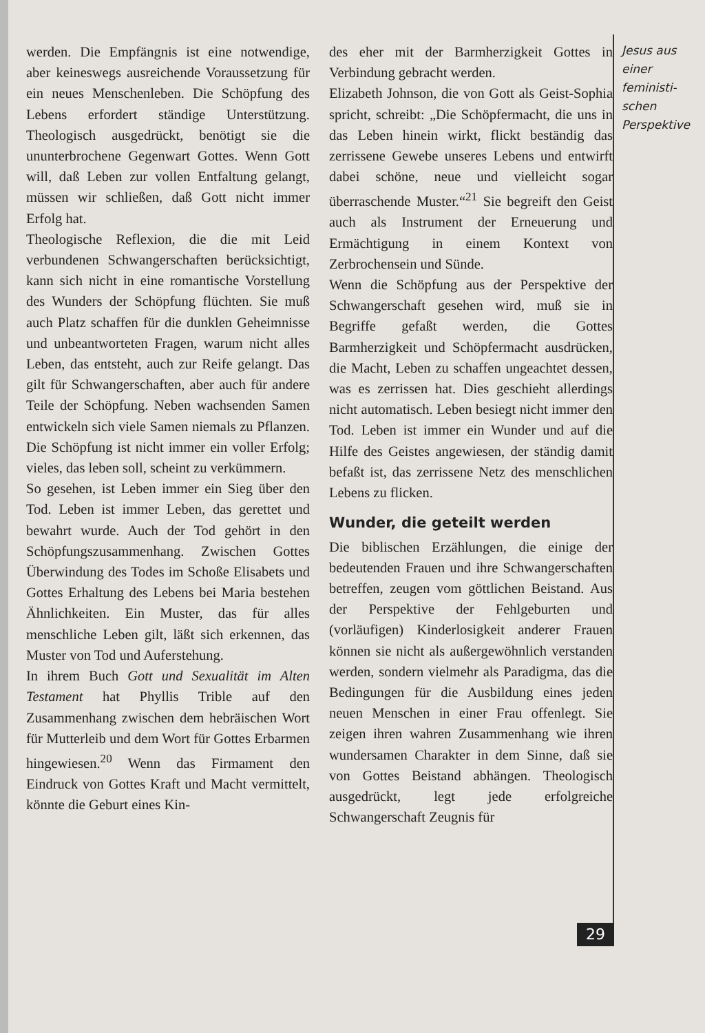werden. Die Empfängnis ist eine notwendige, aber keineswegs ausreichende Voraussetzung für ein neues Menschenleben. Die Schöpfung des Lebens erfordert ständige Unterstützung. Theologisch ausgedrückt, benötigt sie die ununterbrochene Gegenwart Gottes. Wenn Gott will, daß Leben zur vollen Entfaltung gelangt, müssen wir schließen, daß Gott nicht immer Erfolg hat.
Theologische Reflexion, die die mit Leid verbundenen Schwangerschaften berücksichtigt, kann sich nicht in eine romantische Vorstellung des Wunders der Schöpfung flüchten. Sie muß auch Platz schaffen für die dunklen Geheimnisse und unbeantworteten Fragen, warum nicht alles Leben, das entsteht, auch zur Reife gelangt. Das gilt für Schwangerschaften, aber auch für andere Teile der Schöpfung. Neben wachsenden Samen entwickeln sich viele Samen niemals zu Pflanzen. Die Schöpfung ist nicht immer ein voller Erfolg; vieles, das leben soll, scheint zu verkümmern.
So gesehen, ist Leben immer ein Sieg über den Tod. Leben ist immer Leben, das gerettet und bewahrt wurde. Auch der Tod gehört in den Schöpfungszusammenhang. Zwischen Gottes Überwindung des Todes im Schoße Elisabets und Gottes Erhaltung des Lebens bei Maria bestehen Ähnlichkeiten. Ein Muster, das für alles menschliche Leben gilt, läßt sich erkennen, das Muster von Tod und Auferstehung.
In ihrem Buch Gott und Sexualität im Alten Testament hat Phyllis Trible auf den Zusammenhang zwischen dem hebräischen Wort für Mutterleib und dem Wort für Gottes Erbarmen hingewiesen.<sup>20</sup> Wenn das Firmament den Eindruck von Gottes Kraft und Macht vermittelt, könnte die Geburt eines Kin-
des eher mit der Barmherzigkeit Gottes in Verbindung gebracht werden.
Elizabeth Johnson, die von Gott als Geist-Sophia spricht, schreibt: „Die Schöpfermacht, die uns in das Leben hinein wirkt, flickt beständig das zerrissene Gewebe unseres Lebens und entwirft dabei schöne, neue und vielleicht sogar überraschende Muster.“<sup>21</sup> Sie begreift den Geist auch als Instrument der Erneuerung und Ermächtigung in einem Kontext von Zerbrochensein und Sünde.
Wenn die Schöpfung aus der Perspektive der Schwangerschaft gesehen wird, muß sie in Begriffe gefaßt werden, die Gottes Barmherzigkeit und Schöpfermacht ausdrücken, die Macht, Leben zu schaffen ungeachtet dessen, was es zerrissen hat. Dies geschieht allerdings nicht automatisch. Leben besiegt nicht immer den Tod. Leben ist immer ein Wunder und auf die Hilfe des Geistes angewiesen, der ständig damit befaßt ist, das zerrissene Netz des menschlichen Lebens zu flicken.
Wunder, die geteilt werden
Die biblischen Erzählungen, die einige der bedeutenden Frauen und ihre Schwangerschaften betreffen, zeugen vom göttlichen Beistand. Aus der Perspektive der Fehlgeburten und (vorläufigen) Kinderlosigkeit anderer Frauen können sie nicht als außergewöhnlich verstanden werden, sondern vielmehr als Paradigma, das die Bedingungen für die Ausbildung eines jeden neuen Menschen in einer Frau offenlegt. Sie zeigen ihren wahren Zusammenhang wie ihren wundersamen Charakter in dem Sinne, daß sie von Gottes Beistand abhängen. Theologisch ausgedrückt, legt jede erfolgreiche Schwangerschaft Zeugnis für
Jesus aus einer feministi-schen Perspektive
29